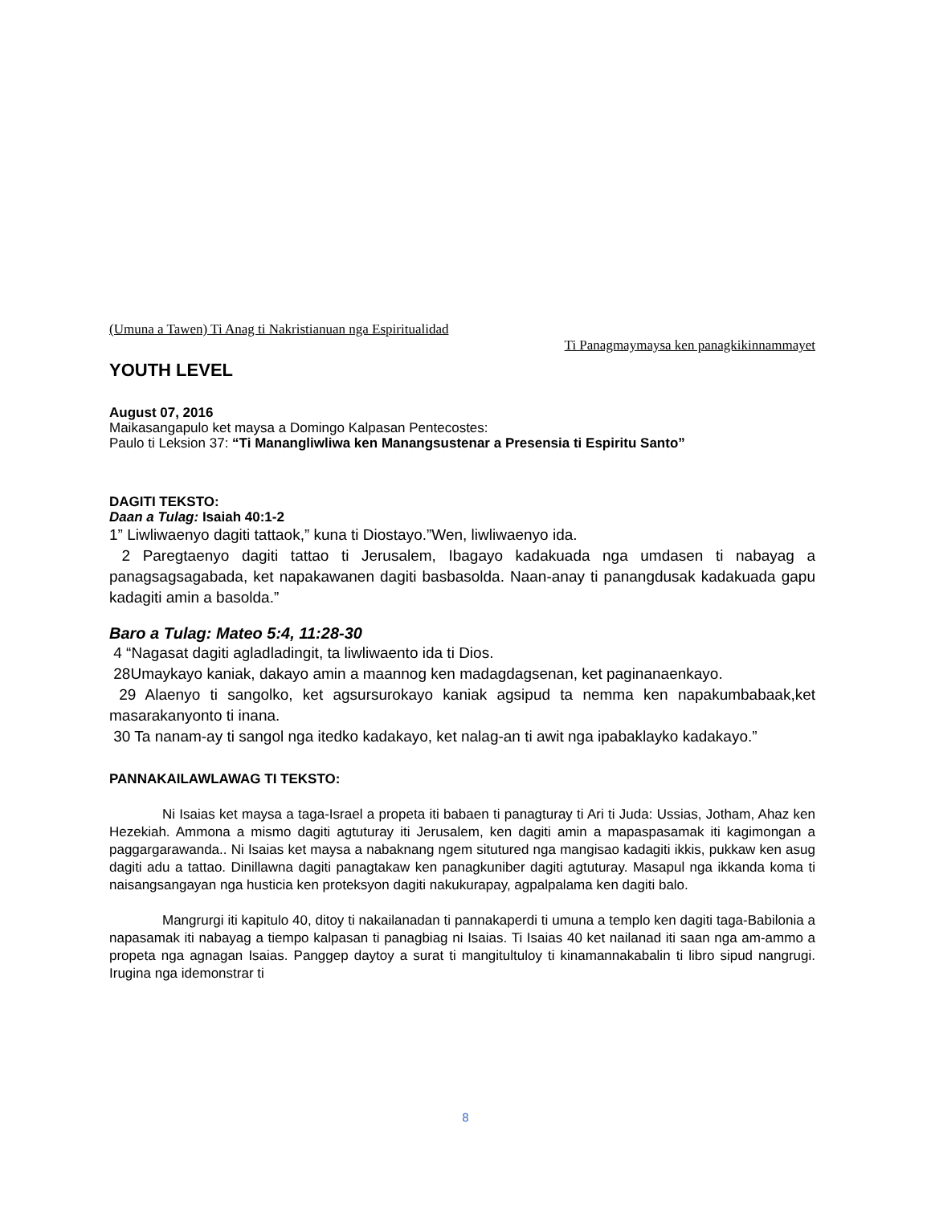(Umuna a Tawen) Ti Anag ti Nakristianuan nga Espiritualidad
Ti Panagmaymaysa ken panagkikinnammayet
YOUTH LEVEL
August 07, 2016
Maikasangapulo ket maysa a Domingo Kalpasan Pentecostes:
Paulo ti Leksion 37: “Ti Manangliwliwa ken Manangsustenar a Presensia ti Espiritu Santo”
DAGITI TEKSTO:
Daan a Tulag: Isaiah 40:1-2
1” Liwliwaenyo dagiti tattaok,” kuna ti Diostayo.”Wen, liwliwaenyo ida.
2 Paregtaenyo dagiti tattao ti Jerusalem, Ibagayo kadakuada nga umdasen ti nabayag a panagsagsagabada, ket napakawanen dagiti basbasolda. Naan-anay ti panangdusak kadakuada gapu kadagiti amin a basolda.”
Baro a Tulag: Mateo 5:4, 11:28-30
4 “Nagasat dagiti agladladingit, ta liwliwaento ida ti Dios.
28Umaykayo kaniak, dakayo amin a maannog ken madagdagsenan, ket paginanaenkayo.
29 Alaenyo ti sangolko, ket agsursurokayo kaniak agsipud ta nemma ken napakumbabaak,ket masarakanyonto ti inana.
30 Ta nanam-ay ti sangol nga itedko kadakayo, ket nalag-an ti awit nga ipabaklayko kadakayo.”
PANNAKAILAWLAWAG TI TEKSTO:
Ni Isaias ket maysa a taga-Israel a propeta iti babaen ti panagturay ti Ari ti Juda: Ussias, Jotham, Ahaz ken Hezekiah. Ammona a mismo dagiti agtuturay iti Jerusalem, ken dagiti amin a mapaspasamak iti kagimongan a paggargarawanda.. Ni Isaias ket maysa a nabaknang ngem situtured nga mangisao kadagiti ikkis, pukkaw ken asug dagiti adu a tattao. Dinillawna dagiti panagtakaw ken panagkuniber dagiti agtuturay. Masapul nga ikkanda koma ti naisangsangayan nga husticia ken proteksyon dagiti nakukurapay, agpalpalama ken dagiti balo.
Mangrurgi iti kapitulo 40, ditoy ti nakailanadan ti pannakaperdi ti umuna a templo ken dagiti taga-Babilonia a napasamak iti nabayag a tiempo kalpasan ti panagbiag ni Isaias. Ti Isaias 40 ket nailanad iti saan nga am-ammo a propeta nga agnagan Isaias. Panggep daytoy a surat ti mangitultuloy ti kinamannakabalin ti libro sipud nangrugi. Irugina nga idemonstrar ti
8